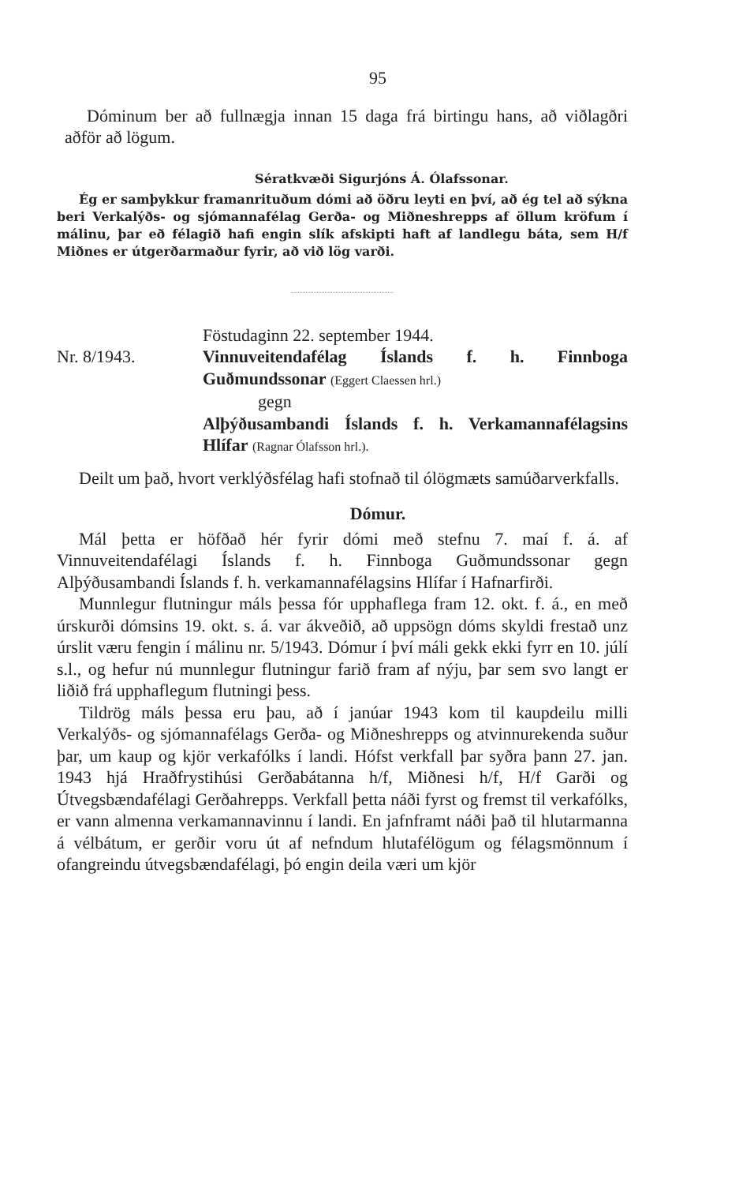95
Dóminum ber að fullnægja innan 15 daga frá birtingu hans, að viðlagðri aðför að lögum.
Sératkvæði Sigurjóns Á. Ólafssonar.
Ég er samþykkur framanrituðum dómi að öðru leyti en því, að ég tel að sýkna beri Verkalýðs- og sjómannafélag Gerða- og Miðneshrepps af öllum kröfum í málinu, þar eð félagið hafi engin slík afskipti haft af landlegu báta, sem H/f Miðnes er útgerðarmaður fyrir, að við lög varði.
Föstudaginn 22. september 1944.
Nr. 8/1943. Vinnuveitendafélag Íslands f. h. Finnboga Guðmundssonar (Eggert Claessen hrl.)
gegn
Alþýðusambandi Íslands f. h. Verkamannafélagsins Hlífar (Ragnar Ólafsson hrl.).
Deilt um það, hvort verklýðsfélag hafi stofnað til ólögmæts samúðarverkfalls.
Dómur.
Mál þetta er höfðað hér fyrir dómi með stefnu 7. maí f. á. af Vinnuveitendafélagi Íslands f. h. Finnboga Guðmundssonar gegn Alþýðusambandi Íslands f. h. verkamannafélagsins Hlífar í Hafnarfirði.
Munnlegur flutningur máls þessa fór upphaflega fram 12. okt. f. á., en með úrskurði dómsins 19. okt. s. á. var ákveðið, að uppsögn dóms skyldi frestað unz úrslit væru fengin í málinu nr. 5/1943. Dómur í því máli gekk ekki fyrr en 10. júlí s.l., og hefur nú munnlegur flutningur farið fram af nýju, þar sem svo langt er liðið frá upphaflegum flutningi þess.
Tildrög máls þessa eru þau, að í janúar 1943 kom til kaupdeilu milli Verkalýðs- og sjómannafélags Gerða- og Miðneshrepps og atvinnurekenda suður þar, um kaup og kjör verkafólks í landi. Hófst verkfall þar syðra þann 27. jan. 1943 hjá Hraðfrystihúsi Gerðabátanna h/f, Miðnesi h/f, H/f Garði og Útvegsbændafélagi Gerðahrepps. Verkfall þetta náði fyrst og fremst til verkafólks, er vann almenna verkamannavinnu í landi. En jafnframt náði það til hlutarmanna á vélbátum, er gerðir voru út af nefndum hlutafélögum og félagsmönnum í ofangreindu útvegsbændafélagi, þó engin deila væri um kjör